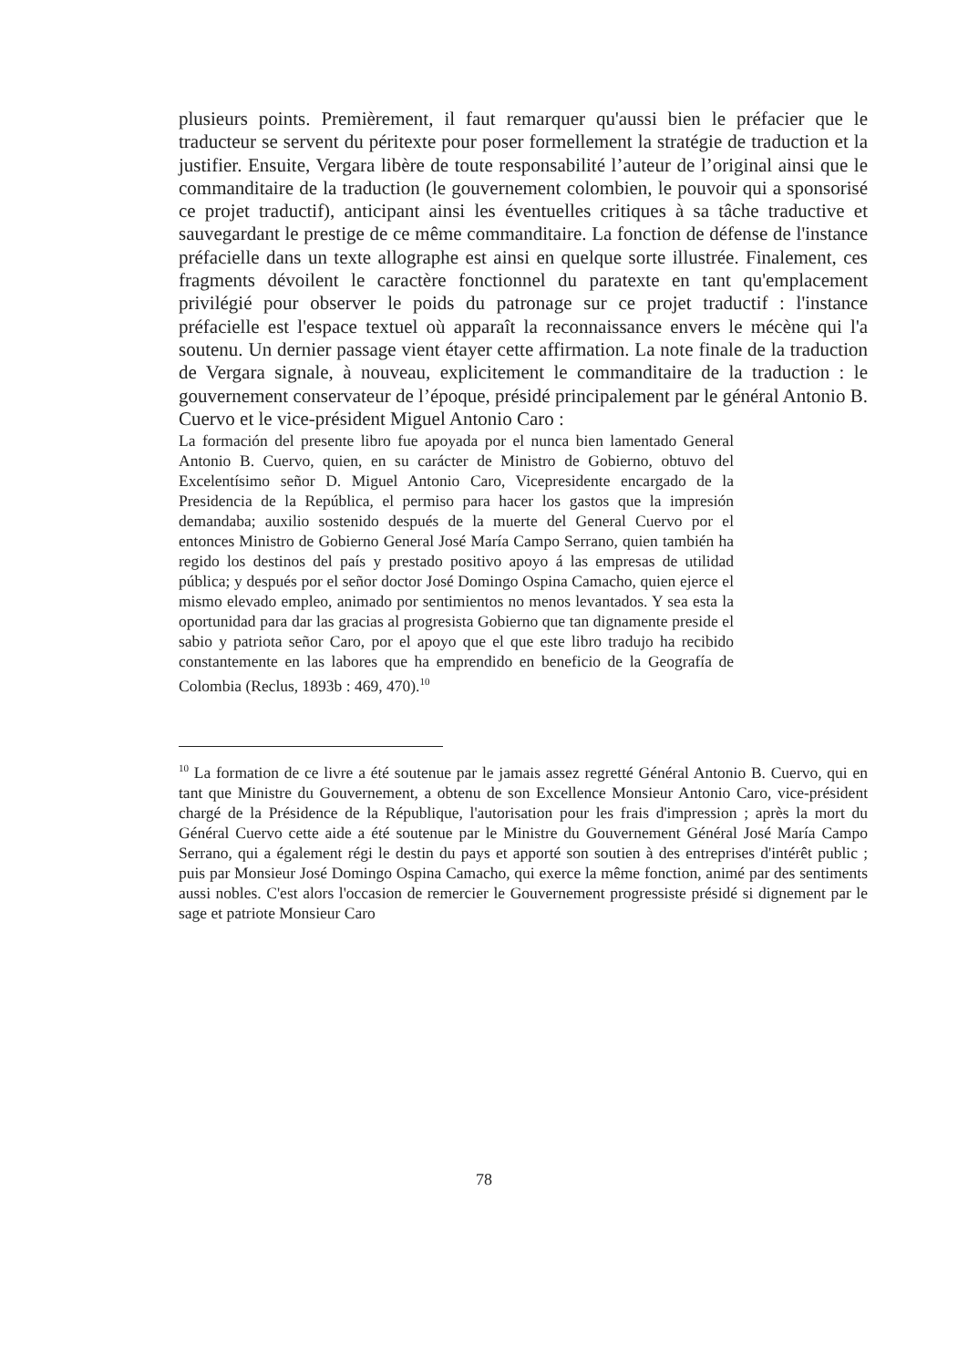plusieurs points. Premièrement, il faut remarquer qu'aussi bien le préfacier que le traducteur se servent du péritexte pour poser formellement la stratégie de traduction et la justifier. Ensuite, Vergara libère de toute responsabilité l’auteur de l’original ainsi que le commanditaire de la traduction (le gouvernement colombien, le pouvoir qui a sponsorisé ce projet traductif), anticipant ainsi les éventuelles critiques à sa tâche traductive et sauvegardant le prestige de ce même commanditaire. La fonction de défense de l'instance préfacielle dans un texte allographe est ainsi en quelque sorte illustrée. Finalement, ces fragments dévoilent le caractère fonctionnel du paratexte en tant qu'emplacement privilégié pour observer le poids du patronage sur ce projet traductif : l'instance préfacielle est l'espace textuel où apparaît la reconnaissance envers le mécène qui l'a soutenu. Un dernier passage vient étayer cette affirmation. La note finale de la traduction de Vergara signale, à nouveau, explicitement le commanditaire de la traduction : le gouvernement conservateur de l’époque, présidé principalement par le général Antonio B. Cuervo et le vice-président Miguel Antonio Caro :
La formación del presente libro fue apoyada por el nunca bien lamentado General Antonio B. Cuervo, quien, en su carácter de Ministro de Gobierno, obtuvo del Excelentísimo señor D. Miguel Antonio Caro, Vicepresidente encargado de la Presidencia de la República, el permiso para hacer los gastos que la impresión demandaba; auxilio sostenido después de la muerte del General Cuervo por el entonces Ministro de Gobierno General José María Campo Serrano, quien también ha regido los destinos del país y prestado positivo apoyo á las empresas de utilidad pública; y después por el señor doctor José Domingo Ospina Camacho, quien ejerce el mismo elevado empleo, animado por sentimientos no menos levantados. Y sea esta la oportunidad para dar las gracias al progresista Gobierno que tan dignamente preside el sabio y patriota señor Caro, por el apoyo que el que este libro tradujo ha recibido constantemente en las labores que ha emprendido en beneficio de la Geografía de Colombia (Reclus, 1893b : 469, 470).<sup>10</sup>
<sup>10</sup> La formation de ce livre a été soutenue par le jamais assez regretté Général Antonio B. Cuervo, qui en tant que Ministre du Gouvernement, a obtenu de son Excellence Monsieur Antonio Caro, vice-président chargé de la Présidence de la République, l'autorisation pour les frais d'impression ; après la mort du Général Cuervo cette aide a été soutenue par le Ministre du Gouvernement Général José María Campo Serrano, qui a également régi le destin du pays et apporté son soutien à des entreprises d'intérêt public ; puis par Monsieur José Domingo Ospina Camacho, qui exerce la même fonction, animé par des sentiments aussi nobles. C'est alors l'occasion de remercier le Gouvernement progressiste présidé si dignement par le sage et patriote Monsieur Caro
78